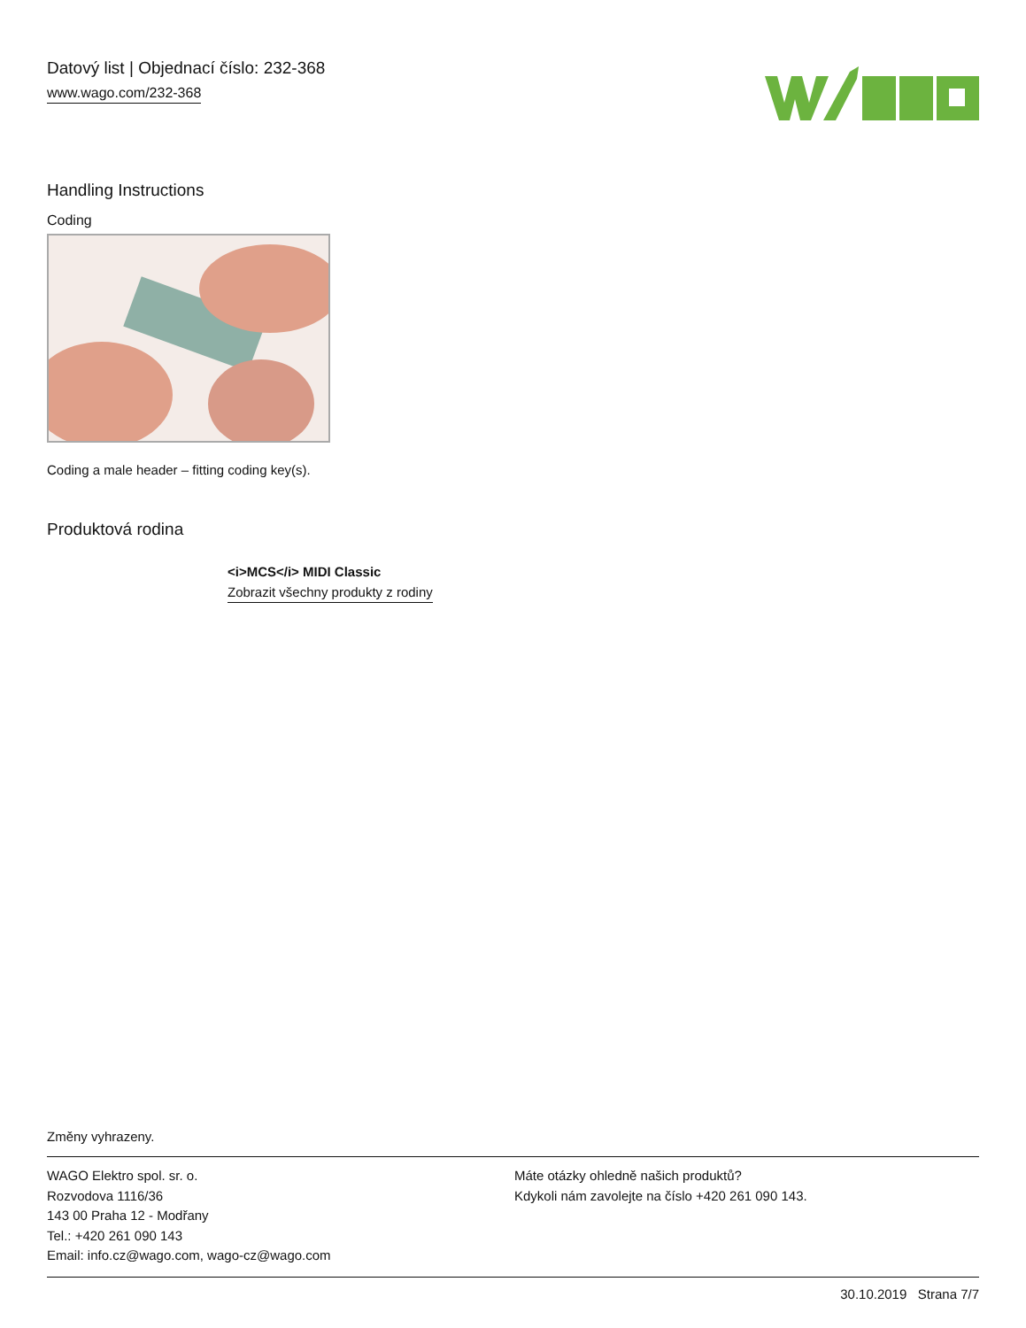Datový list | Objednací číslo: 232-368
www.wago.com/232-368
Handling Instructions
Coding
Coding a male header – fitting coding key(s).
Produktová rodina
<i>MCS</i> MIDI Classic
Zobrazit všechny produkty z rodiny
Změny vyhrazeny.
WAGO Elektro spol. sr. o.
Rozvodova 1116/36
143 00 Praha 12 - Modřany
Tel.: +420 261 090 143
Email: info.cz@wago.com, wago-cz@wago.com
Máte otázky ohledně našich produktů?
Kdykoli nám zavolejte na číslo +420 261 090 143.
30.10.2019 Strana 7/7